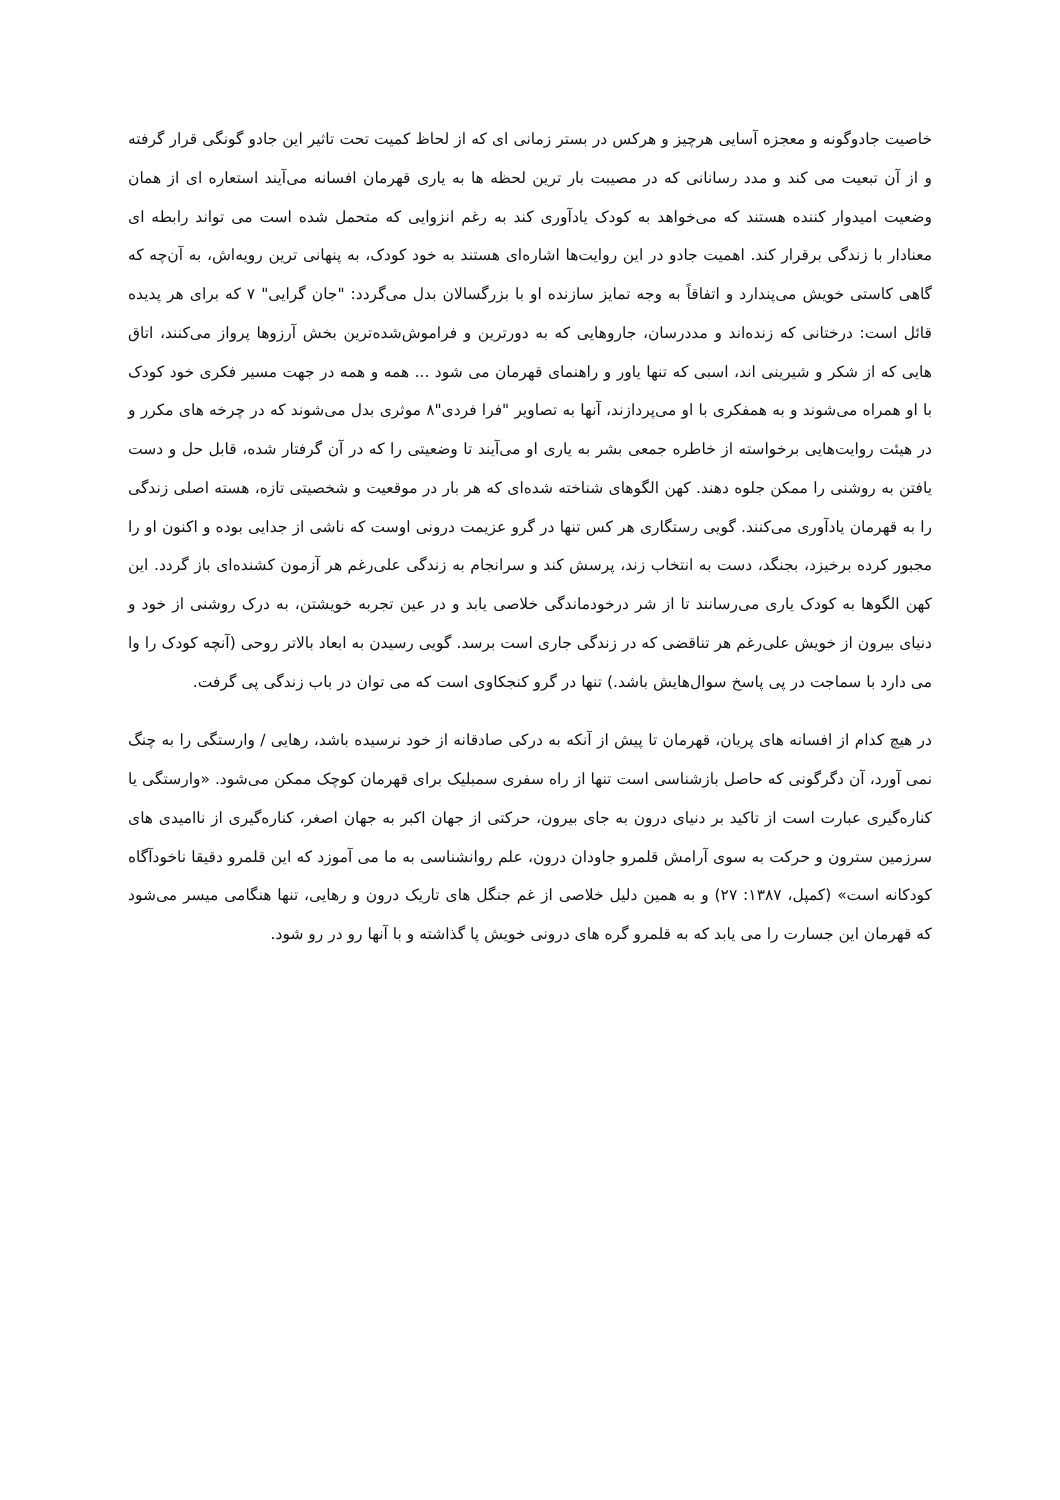خاصیت جادوگونه و معجزه آسایی هرچیز و هرکس در بستر زمانی ای که از لحاظ کمیت تحت تاثیر این جادو گونگی قرار گرفته و از آن تبعیت می کند و مدد رسانانی که در مصیبت بار ترین لحظه ها به یاری قهرمان افسانه می‌آیند استعاره ای از همان وضعیت امیدوار کننده هستند که می‌خواهد به کودک یادآوری کند به رغم انزوایی که متحمل شده است می تواند رابطه ای معنادار با زندگی برقرار کند. اهمیت جادو در این روایت‌ها اشاره‌ای هستند به خود کودک، به پنهانی ترین رویه‌اش، به آن‌چه که گاهی کاستی خویش می‌پندارد و اتفاقاً به وجه تمایز سازنده او با بزرگسالان بدل می‌گردد: "جان گرایی" ۷ که برای هر پدیده قائل است: درختانی که زنده‌اند و مددرسان، جاروهایی که به دورترین و فراموش‌شده‌ترین بخش آرزوها پرواز می‌کنند، اتاق هایی که از شکر و شیرینی اند، اسبی که تنها یاور و راهنمای قهرمان می شود ... همه و همه در جهت مسیر فکری خود کودک با او همراه می‌شوند و به همفکری با او می‌پردازند، آنها به تصاویر "فرا فردی"۸ موثری بدل می‌شوند که در چرخه های مکرر و در هیئت روایت‌هایی برخواسته از خاطره جمعی بشر به یاری او می‌آیند تا وضعیتی را که در آن گرفتار شده، قابل حل و دست یافتن به روشنی را ممکن جلوه دهند. کهن الگوهای شناخته شده‌ای که هر بار در موقعیت و شخصیتی تازه، هسته اصلی زندگی را به قهرمان یادآوری می‌کنند. گویی رستگاری هر کس تنها در گرو عزیمت درونی اوست که ناشی از جدایی بوده و اکنون او را مجبور کرده برخیزد، بجنگد، دست به انتخاب زند، پرسش کند و سرانجام به زندگی علی‌رغم هر آزمون کشنده‌ای باز گردد. این کهن الگوها به کودک یاری می‌رسانند تا از شر درخودماندگی خلاصی یابد و در عین تجربه خویشتن، به درک روشنی از خود و دنیای بیرون از خویش علی‌رغم هر تناقضی که در زندگی جاری است برسد. گویی رسیدن به ابعاد بالاتر روحی (آنچه کودک را وا می دارد با سماجت در پی پاسخ سوال‌هایش باشد.) تنها در گرو کنجکاوی است که می توان در باب زندگی پی گرفت.
در هیچ کدام از افسانه های پریان، قهرمان تا پیش از آنکه به درکی صادقانه از خود نرسیده باشد، رهایی / وارستگی را به چنگ نمی آورد، آن دگرگونی که حاصل بازشناسی است تنها از راه سفری سمبلیک برای قهرمان کوچک ممکن می‌شود. «وارستگی یا کناره‌گیری عبارت است از تاکید بر دنیای درون به جای بیرون، حرکتی از جهان اکبر به جهان اصغر، کناره‌گیری از ناامیدی های سرزمین سترون و حرکت به سوی آرامش قلمرو جاودان درون، علم روانشناسی به ما می آموزد که این قلمرو دقیقا ناخودآگاه کودکانه است» (کمپل، ۱۳۸۷: ۲۷) و به همین دلیل خلاصی از غم جنگل های تاریک درون و رهایی، تنها هنگامی میسر می‌شود که قهرمان این جسارت را می یابد که به قلمرو گره های درونی خویش پا گذاشته و با آنها رو در رو شود.